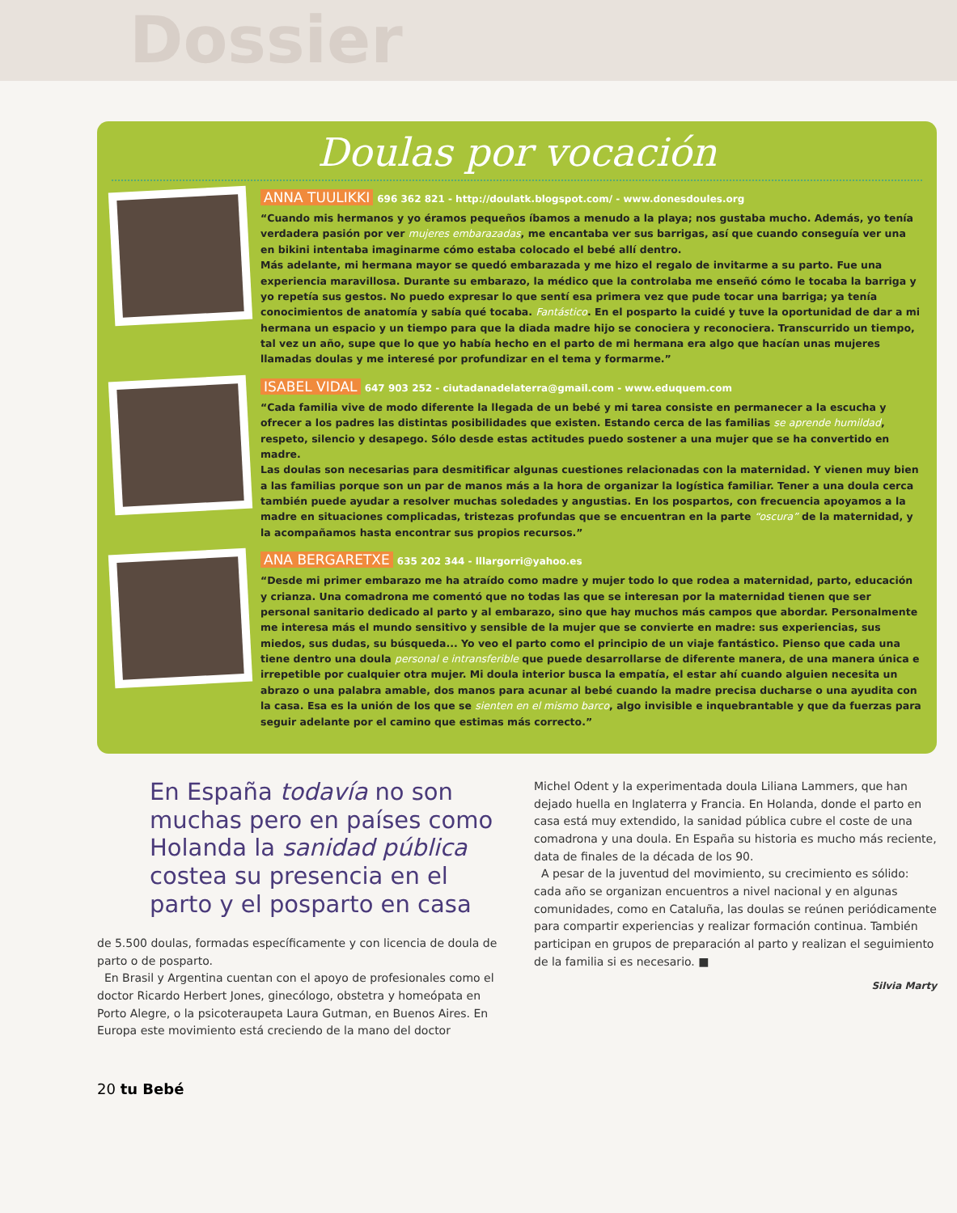Dossier
Doulas por vocación
ANNA TUULIKKI 696 362 821 - http://doulatk.blogspot.com/ - www.donesdoules.org
“Cuando mis hermanos y yo éramos pequeños íbamos a menudo a la playa; nos gustaba mucho. Además, yo tenía verdadera pasión por ver mujeres embarazadas, me encantaba ver sus barrigas, así que cuando conseguía ver una en bikini intentaba imaginarme cómo estaba colocado el bebé allí dentro.
Más adelante, mi hermana mayor se quedó embarazada y me hizo el regalo de invitarme a su parto. Fue una experiencia maravillosa. Durante su embarazo, la médico que la controlaba me enseñó cómo le tocaba la barriga y yo repetía sus gestos. No puedo expresar lo que sentí esa primera vez que pude tocar una barriga; ya tenía conocimientos de anatomía y sabía qué tocaba. Fantástico. En el posparto la cuidé y tuve la oportunidad de dar a mi hermana un espacio y un tiempo para que la diada madre hijo se conociera y reconociera. Transcurrido un tiempo, tal vez un año, supe que lo que yo había hecho en el parto de mi hermana era algo que hacían unas mujeres llamadas doulas y me interesé por profundizar en el tema y formarme.”
ISABEL VIDAL 647 903 252 - ciutadanadelaterra@gmail.com - www.eduquem.com
“Cada familia vive de modo diferente la llegada de un bebé y mi tarea consiste en permanecer a la escucha y ofrecer a los padres las distintas posibilidades que existen. Estando cerca de las familias se aprende humildad, respeto, silencio y desapego. Sólo desde estas actitudes puedo sostener a una mujer que se ha convertido en madre.
Las doulas son necesarias para desmitificar algunas cuestiones relacionadas con la maternidad. Y vienen muy bien a las familias porque son un par de manos más a la hora de organizar la logística familiar. Tener a una doula cerca también puede ayudar a resolver muchas soledades y angustias. En los pospartos, con frecuencia apoyamos a la madre en situaciones complicadas, tristezas profundas que se encuentran en la parte “oscura” de la maternidad, y la acompañamos hasta encontrar sus propios recursos.”
ANA BERGARETXE 635 202 344 - lllargorri@yahoo.es
“Desde mi primer embarazo me ha atraído como madre y mujer todo lo que rodea a maternidad, parto, educación y crianza. Una comadrona me comentó que no todas las que se interesan por la maternidad tienen que ser personal sanitario dedicado al parto y al embarazo, sino que hay muchos más campos que abordar. Personalmente me interesa más el mundo sensitivo y sensible de la mujer que se convierte en madre: sus experiencias, sus miedos, sus dudas, su búsqueda... Yo veo el parto como el principio de un viaje fantástico. Pienso que cada una tiene dentro una doula personal e intransferible que puede desarrollarse de diferente manera, de una manera única e irrepetible por cualquier otra mujer. Mi doula interior busca la empatía, el estar ahí cuando alguien necesita un abrazo o una palabra amable, dos manos para acunar al bebé cuando la madre precisa ducharse o una ayudita con la casa. Esa es la unión de los que se sienten en el mismo barco, algo invisible e inquebrantable y que da fuerzas para seguir adelante por el camino que estimas más correcto.”
En España todavía no son muchas pero en países como Holanda la sanidad pública costea su presencia en el parto y el posparto en casa
de 5.500 doulas, formadas específicamente y con licencia de doula de parto o de posparto.
En Brasil y Argentina cuentan con el apoyo de profesionales como el doctor Ricardo Herbert Jones, ginecólogo, obstetra y homeópata en Porto Alegre, o la psicoteraupeta Laura Gutman, en Buenos Aires. En Europa este movimiento está creciendo de la mano del doctor
Michel Odent y la experimentada doula Liliana Lammers, que han dejado huella en Inglaterra y Francia. En Holanda, donde el parto en casa está muy extendido, la sanidad pública cubre el coste de una comadrona y una doula. En España su historia es mucho más reciente, data de finales de la década de los 90.
A pesar de la juventud del movimiento, su crecimiento es sólido: cada año se organizan encuentros a nivel nacional y en algunas comunidades, como en Cataluña, las doulas se reúnen periódicamente para compartir experiencias y realizar formación continua. También participan en grupos de preparación al parto y realizan el seguimiento de la familia si es necesario. ■
Silvia Marty
20 tu Bebé